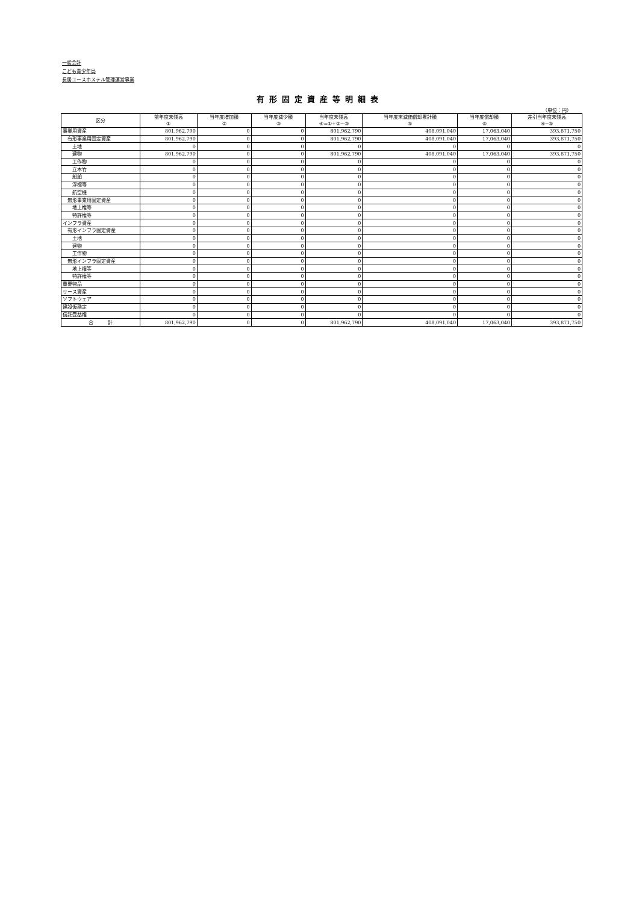一般会計
こども青少年局
長居ユースホステル管理運営事業
有形固定資産等明細表
（単位：円）
| 区分 | 前年度末残高 ① | 当年度増加額 ② | 当年度減少額 ③ | 当年度末残高 ④=①+②−③ | 当年度末減価償却累計額 ⑤ | 当年度償却額 ⑥ | 差引当年度末残高 ④−⑤ |
| --- | --- | --- | --- | --- | --- | --- | --- |
| 事業用資産 | 801,962,790 | 0 | 0 | 801,962,790 | 408,091,040 | 17,063,040 | 393,871,750 |
| 有形事業用固定資産 | 801,962,790 | 0 | 0 | 801,962,790 | 408,091,040 | 17,063,040 | 393,871,750 |
| 土地 | 0 | 0 | 0 | 0 | 0 | 0 | 0 |
| 建物 | 801,962,790 | 0 | 0 | 801,962,790 | 408,091,040 | 17,063,040 | 393,871,750 |
| 工作物 | 0 | 0 | 0 | 0 | 0 | 0 | 0 |
| 立木竹 | 0 | 0 | 0 | 0 | 0 | 0 | 0 |
| 船舶 | 0 | 0 | 0 | 0 | 0 | 0 | 0 |
| 浮標等 | 0 | 0 | 0 | 0 | 0 | 0 | 0 |
| 航空機 | 0 | 0 | 0 | 0 | 0 | 0 | 0 |
| 無形事業用固定資産 | 0 | 0 | 0 | 0 | 0 | 0 | 0 |
| 地上権等 | 0 | 0 | 0 | 0 | 0 | 0 | 0 |
| 特許権等 | 0 | 0 | 0 | 0 | 0 | 0 | 0 |
| インフラ資産 | 0 | 0 | 0 | 0 | 0 | 0 | 0 |
| 有形インフラ固定資産 | 0 | 0 | 0 | 0 | 0 | 0 | 0 |
| 土地 | 0 | 0 | 0 | 0 | 0 | 0 | 0 |
| 建物 | 0 | 0 | 0 | 0 | 0 | 0 | 0 |
| 工作物 | 0 | 0 | 0 | 0 | 0 | 0 | 0 |
| 無形インフラ固定資産 | 0 | 0 | 0 | 0 | 0 | 0 | 0 |
| 地上権等 | 0 | 0 | 0 | 0 | 0 | 0 | 0 |
| 特許権等 | 0 | 0 | 0 | 0 | 0 | 0 | 0 |
| 重要物品 | 0 | 0 | 0 | 0 | 0 | 0 | 0 |
| リース資産 | 0 | 0 | 0 | 0 | 0 | 0 | 0 |
| ソフトウェア | 0 | 0 | 0 | 0 | 0 | 0 | 0 |
| 建設仮勘定 | 0 | 0 | 0 | 0 | 0 | 0 | 0 |
| 信託受益権 | 0 | 0 | 0 | 0 | 0 | 0 | 0 |
| 合 計 | 801,962,790 | 0 | 0 | 801,962,790 | 408,091,040 | 17,063,040 | 393,871,750 |